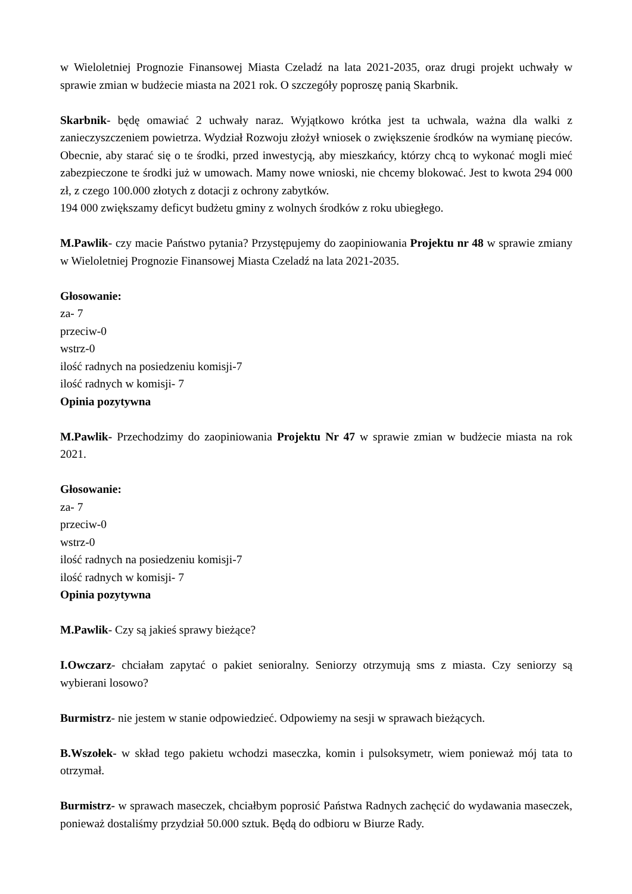w Wieloletniej Prognozie Finansowej Miasta Czeladź na lata 2021-2035, oraz drugi projekt uchwały w sprawie zmian w budżecie miasta na 2021 rok. O szczegóły poproszę panią Skarbnik.
Skarbnik- będę omawiać 2 uchwały naraz. Wyjątkowo krótka jest ta uchwala, ważna dla walki z zanieczyszczeniem powietrza. Wydział Rozwoju złożył wniosek o zwiększenie środków na wymianę pieców. Obecnie, aby starać się o te środki, przed inwestycją, aby mieszkańcy, którzy chcą to wykonać mogli mieć zabezpieczone te środki już w umowach. Mamy nowe wnioski, nie chcemy blokować. Jest to kwota 294 000 zł, z czego 100.000 złotych z dotacji z ochrony zabytków.
194 000 zwiększamy deficyt budżetu gminy z wolnych środków z roku ubiegłego.
M.Pawlik- czy macie Państwo pytania? Przystępujemy do zaopiniowania Projektu nr 48 w sprawie zmiany w Wieloletniej Prognozie Finansowej Miasta Czeladź na lata 2021-2035.
Głosowanie:
za- 7
przeciw-0
wstrz-0
ilość radnych na posiedzeniu komisji-7
ilość radnych w komisji- 7
Opinia pozytywna
M.Pawlik- Przechodzimy do zaopiniowania Projektu Nr 47 w sprawie zmian w budżecie miasta na rok 2021.
Głosowanie:
za- 7
przeciw-0
wstrz-0
ilość radnych na posiedzeniu komisji-7
ilość radnych w komisji- 7
Opinia pozytywna
M.Pawlik- Czy są jakieś sprawy bieżące?
I.Owczarz- chciałam zapytać o pakiet senioralny. Seniorzy otrzymują sms z miasta. Czy seniorzy są wybierani losowo?
Burmistrz- nie jestem w stanie odpowiedzieć. Odpowiemy na sesji w sprawach bieżących.
B.Wszołek- w skład tego pakietu wchodzi maseczka, komin i pulsoksymetr, wiem ponieważ mój tata to otrzymał.
Burmistrz- w sprawach maseczek, chciałbym poprosić Państwa Radnych zachęcić do wydawania maseczek, ponieważ dostaliśmy przydział 50.000 sztuk. Będą do odbioru w Biurze Rady.